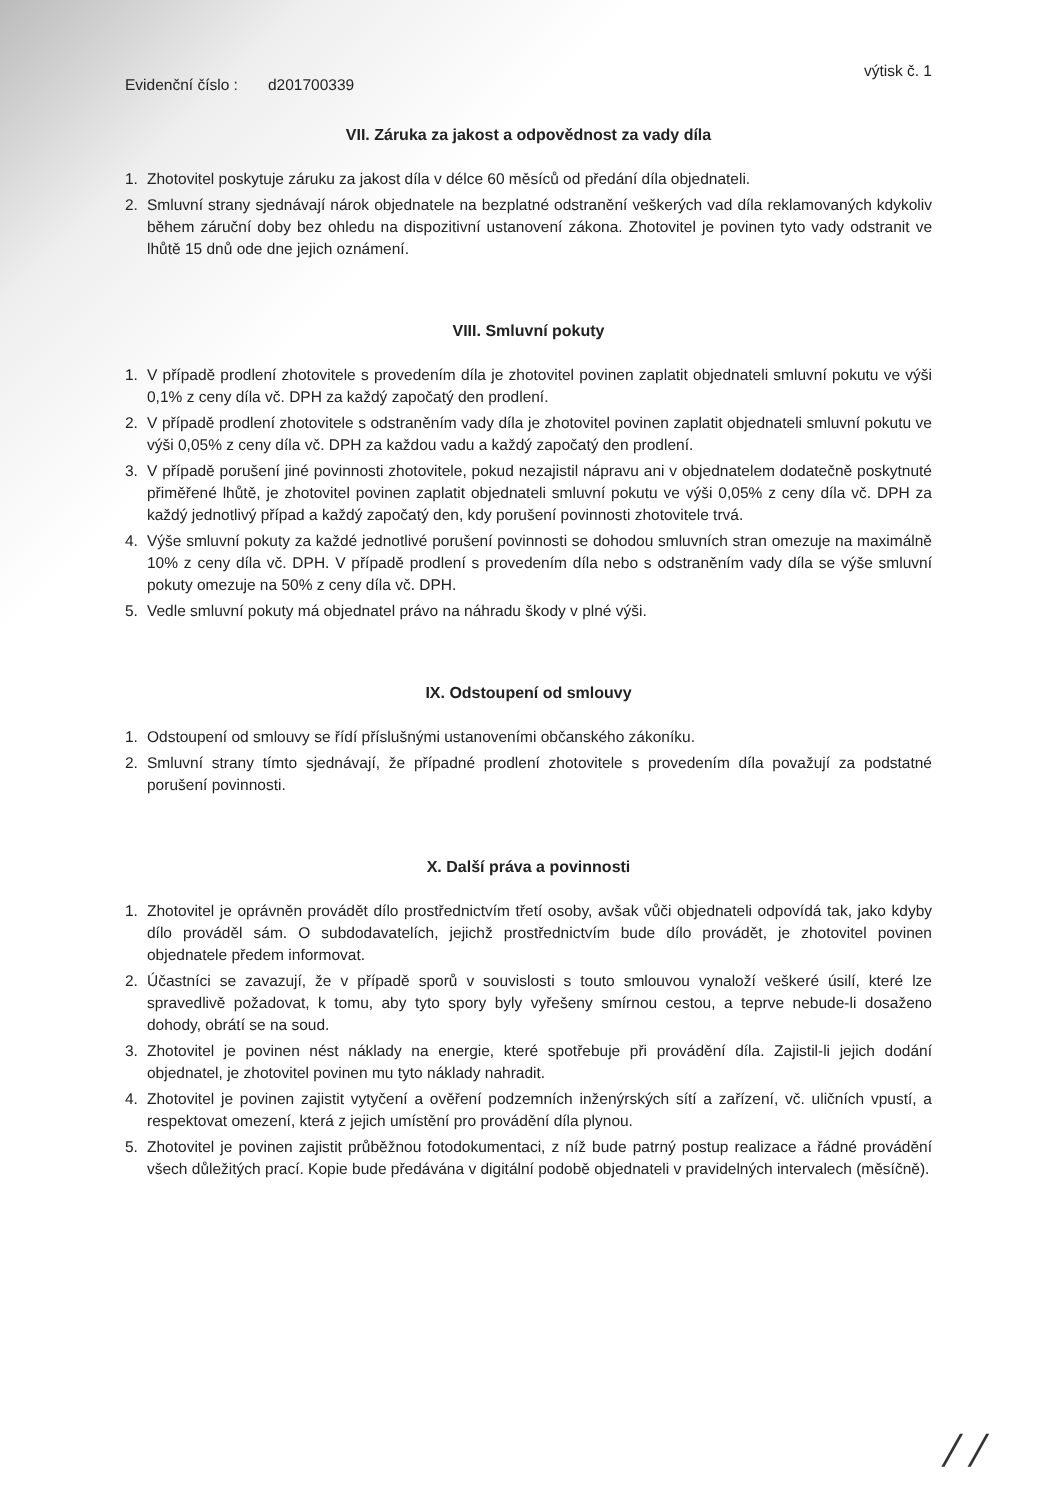Evidenční číslo : d201700339
výtisk č. 1
VII. Záruka za jakost a odpovědnost za vady díla
1. Zhotovitel poskytuje záruku za jakost díla v délce 60 měsíců od předání díla objednateli.
2. Smluvní strany sjednávají nárok objednatele na bezplatné odstranění veškerých vad díla reklamovaných kdykoliv během záruční doby bez ohledu na dispozitivní ustanovení zákona. Zhotovitel je povinen tyto vady odstranit ve lhůtě 15 dnů ode dne jejich oznámení.
VIII. Smluvní pokuty
1. V případě prodlení zhotovitele s provedením díla je zhotovitel povinen zaplatit objednateli smluvní pokutu ve výši 0,1% z ceny díla vč. DPH za každý započatý den prodlení.
2. V případě prodlení zhotovitele s odstraněním vady díla je zhotovitel povinen zaplatit objednateli smluvní pokutu ve výši 0,05% z ceny díla vč. DPH za každou vadu a každý započatý den prodlení.
3. V případě porušení jiné povinnosti zhotovitele, pokud nezajistil nápravu ani v objednatelem dodatečně poskytnuté přiměřené lhůtě, je zhotovitel povinen zaplatit objednateli smluvní pokutu ve výši 0,05% z ceny díla vč. DPH za každý jednotlivý případ a každý započatý den, kdy porušení povinnosti zhotovitele trvá.
4. Výše smluvní pokuty za každé jednotlivé porušení povinnosti se dohodou smluvních stran omezuje na maximálně 10% z ceny díla vč. DPH. V případě prodlení s provedením díla nebo s odstraněním vady díla se výše smluvní pokuty omezuje na 50% z ceny díla vč. DPH.
5. Vedle smluvní pokuty má objednatel právo na náhradu škody v plné výši.
IX. Odstoupení od smlouvy
1. Odstoupení od smlouvy se řídí příslušnými ustanoveními občanského zákoníku.
2. Smluvní strany tímto sjednávají, že případné prodlení zhotovitele s provedením díla považují za podstatné porušení povinnosti.
X. Další práva a povinnosti
1. Zhotovitel je oprávněn provádět dílo prostřednictvím třetí osoby, avšak vůči objednateli odpovídá tak, jako kdyby dílo prováděl sám. O subdodavatelích, jejichž prostřednictvím bude dílo provádět, je zhotovitel povinen objednatele předem informovat.
2. Účastníci se zavazují, že v případě sporů v souvislosti s touto smlouvou vynaloží veškeré úsilí, které lze spravedlivě požadovat, k tomu, aby tyto spory byly vyřešeny smírnou cestou, a teprve nebude-li dosaženo dohody, obrátí se na soud.
3. Zhotovitel je povinen nést náklady na energie, které spotřebuje při provádění díla. Zajistil-li jejich dodání objednatel, je zhotovitel povinen mu tyto náklady nahradit.
4. Zhotovitel je povinen zajistit vytyčení a ověření podzemních inženýrských sítí a zařízení, vč. uličních vpustí, a respektovat omezení, která z jejich umístění pro provádění díla plynou.
5. Zhotovitel je povinen zajistit průběžnou fotodokumentaci, z níž bude patrný postup realizace a řádné provádění všech důležitých prací. Kopie bude předávána v digitální podobě objednateli v pravidelných intervalech (měsíčně).
/ /